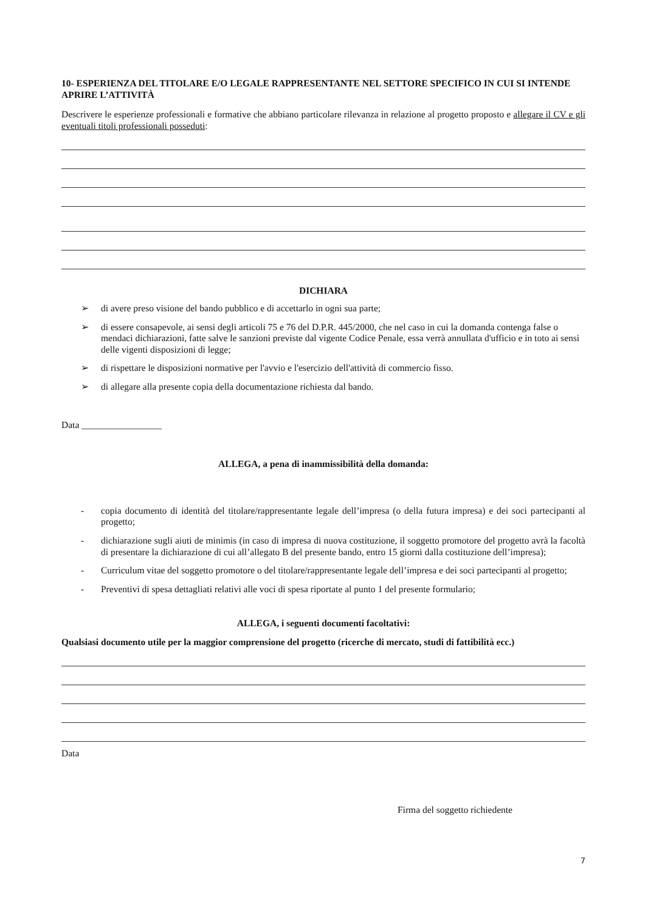10- ESPERIENZA DEL TITOLARE E/O LEGALE RAPPRESENTANTE NEL SETTORE SPECIFICO IN CUI SI INTENDE APRIRE L’ATTIVITÀ
Descrivere le esperienze professionali e formative che abbiano particolare rilevanza in relazione al progetto proposto e allegare il CV e gli eventuali titoli professionali posseduti:
DICHIARA
➢ di avere preso visione del bando pubblico e di accettarlo in ogni sua parte;
➢ di essere consapevole, ai sensi degli articoli 75 e 76 del D.P.R. 445/2000, che nel caso in cui la domanda contenga false o mendaci dichiarazioni, fatte salve le sanzioni previste dal vigente Codice Penale, essa verrà annullata d'ufficio e in toto ai sensi delle vigenti disposizioni di legge;
➢ di rispettare le disposizioni normative per l'avvio e l'esercizio dell'attività di commercio fisso.
➢ di allegare alla presente copia della documentazione richiesta dal bando.
Data _________________
ALLEGA, a pena di inammissibilità della domanda:
- copia documento di identità del titolare/rappresentante legale dell’impresa (o della futura impresa) e dei soci partecipanti al progetto;
- dichiarazione sugli aiuti de minimis (in caso di impresa di nuova costituzione, il soggetto promotore del progetto avrà la facoltà di presentare la dichiarazione di cui all’allegato B del presente bando, entro 15 giorni dalla costituzione dell’impresa);
- Curriculum vitae del soggetto promotore o del titolare/rappresentante legale dell’impresa e dei soci partecipanti al progetto;
- Preventivi di spesa dettagliati relativi alle voci di spesa riportate al punto 1 del presente formulario;
ALLEGA, i seguenti documenti facoltativi:
Qualsiasi documento utile per la maggior comprensione del progetto (ricerche di mercato, studi di fattibilità ecc.)
Data
Firma del soggetto richiedente
7